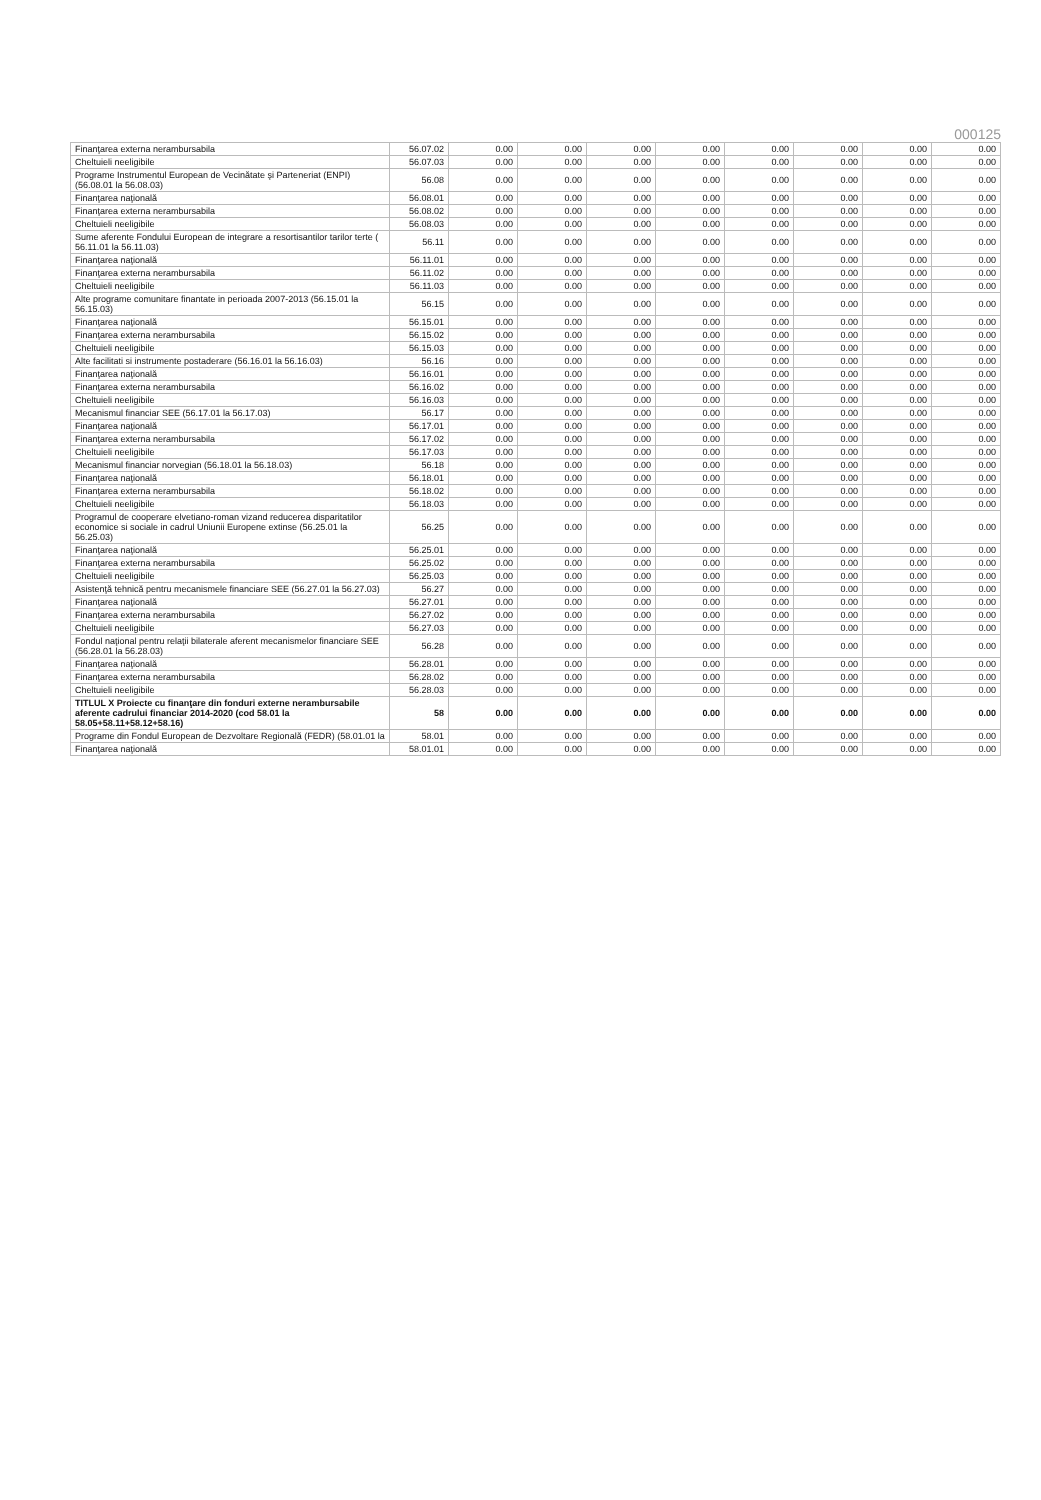000125
| Finanţarea externa nerambursabila | 56.07.02 | 0.00 | 0.00 | 0.00 | 0.00 | 0.00 | 0.00 | 0.00 | 0.00 |
| Cheltuieli neeligibile | 56.07.03 | 0.00 | 0.00 | 0.00 | 0.00 | 0.00 | 0.00 | 0.00 | 0.00 |
| Programe Instrumentul European de Vecinătate şi Parteneriat (ENPI) (56.08.01 la 56.08.03) | 56.08 | 0.00 | 0.00 | 0.00 | 0.00 | 0.00 | 0.00 | 0.00 | 0.00 |
| Finanţarea naţională | 56.08.01 | 0.00 | 0.00 | 0.00 | 0.00 | 0.00 | 0.00 | 0.00 | 0.00 |
| Finanţarea externa nerambursabila | 56.08.02 | 0.00 | 0.00 | 0.00 | 0.00 | 0.00 | 0.00 | 0.00 | 0.00 |
| Cheltuieli neeligibile | 56.08.03 | 0.00 | 0.00 | 0.00 | 0.00 | 0.00 | 0.00 | 0.00 | 0.00 |
| Sume aferente Fondului European de integrare a resortisantilor tarilor terte ( 56.11.01 la 56.11.03) | 56.11 | 0.00 | 0.00 | 0.00 | 0.00 | 0.00 | 0.00 | 0.00 | 0.00 |
| Finanţarea naţională | 56.11.01 | 0.00 | 0.00 | 0.00 | 0.00 | 0.00 | 0.00 | 0.00 | 0.00 |
| Finanţarea externa nerambursabila | 56.11.02 | 0.00 | 0.00 | 0.00 | 0.00 | 0.00 | 0.00 | 0.00 | 0.00 |
| Cheltuieli neeligibile | 56.11.03 | 0.00 | 0.00 | 0.00 | 0.00 | 0.00 | 0.00 | 0.00 | 0.00 |
| Alte programe comunitare finantate in perioada 2007-2013 (56.15.01 la 56.15.03) | 56.15 | 0.00 | 0.00 | 0.00 | 0.00 | 0.00 | 0.00 | 0.00 | 0.00 |
| Finanţarea naţională | 56.15.01 | 0.00 | 0.00 | 0.00 | 0.00 | 0.00 | 0.00 | 0.00 | 0.00 |
| Finanţarea externa nerambursabila | 56.15.02 | 0.00 | 0.00 | 0.00 | 0.00 | 0.00 | 0.00 | 0.00 | 0.00 |
| Cheltuieli neeligibile | 56.15.03 | 0.00 | 0.00 | 0.00 | 0.00 | 0.00 | 0.00 | 0.00 | 0.00 |
| Alte facilitati si instrumente postaderare (56.16.01 la 56.16.03) | 56.16 | 0.00 | 0.00 | 0.00 | 0.00 | 0.00 | 0.00 | 0.00 | 0.00 |
| Finanţarea naţională | 56.16.01 | 0.00 | 0.00 | 0.00 | 0.00 | 0.00 | 0.00 | 0.00 | 0.00 |
| Finanţarea externa nerambursabila | 56.16.02 | 0.00 | 0.00 | 0.00 | 0.00 | 0.00 | 0.00 | 0.00 | 0.00 |
| Cheltuieli neeligibile | 56.16.03 | 0.00 | 0.00 | 0.00 | 0.00 | 0.00 | 0.00 | 0.00 | 0.00 |
| Mecanismul financiar SEE (56.17.01 la 56.17.03) | 56.17 | 0.00 | 0.00 | 0.00 | 0.00 | 0.00 | 0.00 | 0.00 | 0.00 |
| Finanţarea naţională | 56.17.01 | 0.00 | 0.00 | 0.00 | 0.00 | 0.00 | 0.00 | 0.00 | 0.00 |
| Finanţarea externa nerambursabila | 56.17.02 | 0.00 | 0.00 | 0.00 | 0.00 | 0.00 | 0.00 | 0.00 | 0.00 |
| Cheltuieli neeligibile | 56.17.03 | 0.00 | 0.00 | 0.00 | 0.00 | 0.00 | 0.00 | 0.00 | 0.00 |
| Mecanismul financiar norvegian (56.18.01 la 56.18.03) | 56.18 | 0.00 | 0.00 | 0.00 | 0.00 | 0.00 | 0.00 | 0.00 | 0.00 |
| Finanţarea naţională | 56.18.01 | 0.00 | 0.00 | 0.00 | 0.00 | 0.00 | 0.00 | 0.00 | 0.00 |
| Finanţarea externa nerambursabila | 56.18.02 | 0.00 | 0.00 | 0.00 | 0.00 | 0.00 | 0.00 | 0.00 | 0.00 |
| Cheltuieli neeligibile | 56.18.03 | 0.00 | 0.00 | 0.00 | 0.00 | 0.00 | 0.00 | 0.00 | 0.00 |
| Programul de cooperare elvetiano-roman vizand reducerea disparitatilor economice si sociale in cadrul Uniunii Europene extinse (56.25.01 la 56.25.03) | 56.25 | 0.00 | 0.00 | 0.00 | 0.00 | 0.00 | 0.00 | 0.00 | 0.00 |
| Finanţarea naţională | 56.25.01 | 0.00 | 0.00 | 0.00 | 0.00 | 0.00 | 0.00 | 0.00 | 0.00 |
| Finanţarea externa nerambursabila | 56.25.02 | 0.00 | 0.00 | 0.00 | 0.00 | 0.00 | 0.00 | 0.00 | 0.00 |
| Cheltuieli neeligibile | 56.25.03 | 0.00 | 0.00 | 0.00 | 0.00 | 0.00 | 0.00 | 0.00 | 0.00 |
| Asistenţă tehnică pentru mecanismele financiare SEE (56.27.01 la 56.27.03) | 56.27 | 0.00 | 0.00 | 0.00 | 0.00 | 0.00 | 0.00 | 0.00 | 0.00 |
| Finanţarea naţională | 56.27.01 | 0.00 | 0.00 | 0.00 | 0.00 | 0.00 | 0.00 | 0.00 | 0.00 |
| Finanţarea externa nerambursabila | 56.27.02 | 0.00 | 0.00 | 0.00 | 0.00 | 0.00 | 0.00 | 0.00 | 0.00 |
| Cheltuieli neeligibile | 56.27.03 | 0.00 | 0.00 | 0.00 | 0.00 | 0.00 | 0.00 | 0.00 | 0.00 |
| Fondul naţional pentru relaţii bilaterale aferent mecanismelor financiare SEE (56.28.01 la 56.28.03) | 56.28 | 0.00 | 0.00 | 0.00 | 0.00 | 0.00 | 0.00 | 0.00 | 0.00 |
| Finanţarea naţională | 56.28.01 | 0.00 | 0.00 | 0.00 | 0.00 | 0.00 | 0.00 | 0.00 | 0.00 |
| Finanţarea externa nerambursabila | 56.28.02 | 0.00 | 0.00 | 0.00 | 0.00 | 0.00 | 0.00 | 0.00 | 0.00 |
| Cheltuieli neeligibile | 56.28.03 | 0.00 | 0.00 | 0.00 | 0.00 | 0.00 | 0.00 | 0.00 | 0.00 |
| TITLUL X Proiecte cu finanţare din fonduri externe nerambursabile aferente cadrului financiar 2014-2020 (cod 58.01 la 58.05+58.11+58.12+58.16) | 58 | 0.00 | 0.00 | 0.00 | 0.00 | 0.00 | 0.00 | 0.00 | 0.00 |
| Programe din Fondul European de Dezvoltare Regională (FEDR) (58.01.01 la | 58.01 | 0.00 | 0.00 | 0.00 | 0.00 | 0.00 | 0.00 | 0.00 | 0.00 |
| Finanţarea naţională | 58.01.01 | 0.00 | 0.00 | 0.00 | 0.00 | 0.00 | 0.00 | 0.00 | 0.00 |